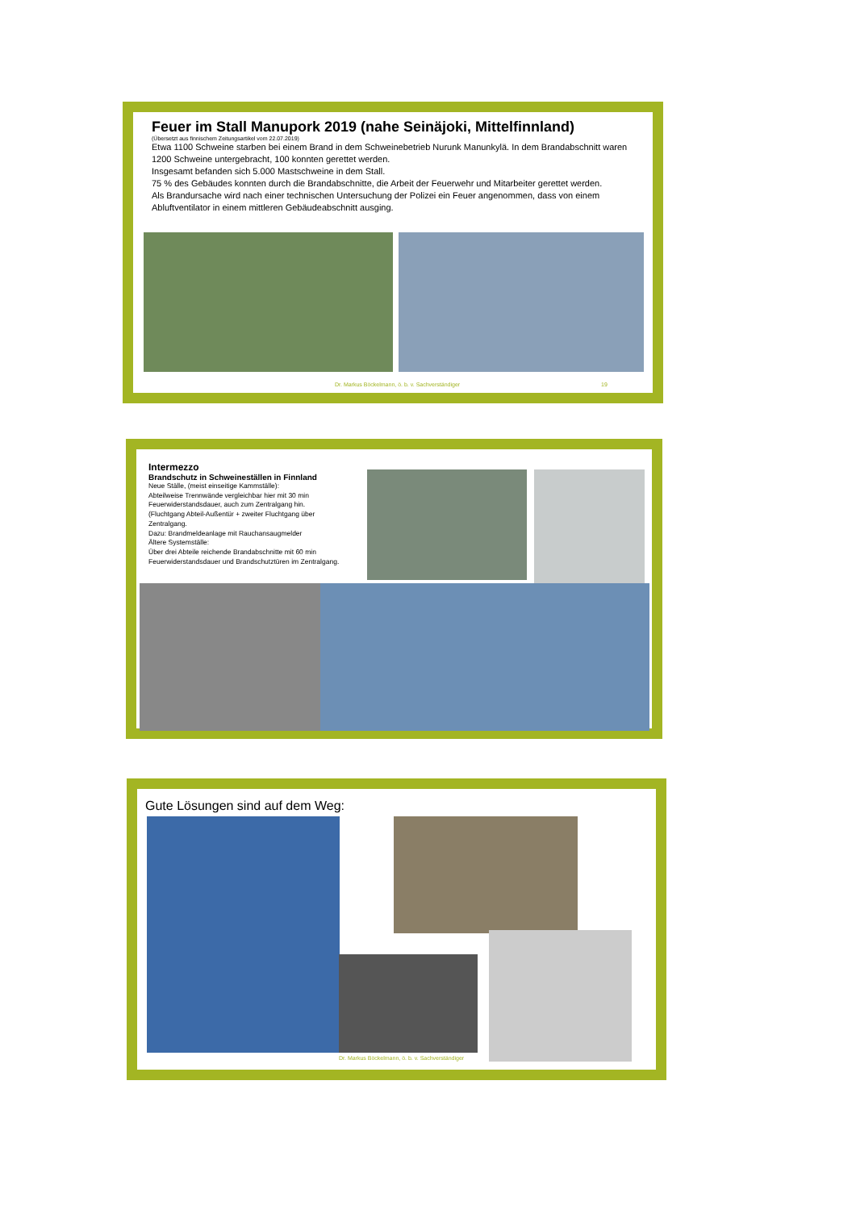Feuer im Stall Manupork 2019 (nahe Seinäjoki, Mittelfinnland)
(Übersetzt aus finnischem Zeitungsartikel vom 22.07.2019)
Etwa 1100 Schweine starben bei einem Brand in dem Schweinebetrieb Nurunk Manunkylä. In dem Brandabschnitt waren 1200 Schweine untergebracht, 100 konnten gerettet werden.
Insgesamt befanden sich 5.000 Mastschweine in dem Stall.
75 % des Gebäudes konnten durch die Brandabschnitte, die Arbeit der Feuerwehr und Mitarbeiter gerettet werden.
Als Brandursache wird nach einer technischen Untersuchung der Polizei ein Feuer angenommen, dass von einem Abluftventilator in einem mittleren Gebäudeabschnitt ausging.
Dr. Markus Böckelmann, ö. b. v. Sachverständiger
19
Intermezzo
Brandschutz in Schweineställen in Finnland
Neue Ställe, (meist einseitige Kammställe):
Abteilweise Trennwände vergleichbar hier mit 30 min Feuerwiderstandsdauer, auch zum Zentralgang hin.
(Fluchtgang Abteil-Außentür + zweiter Fluchtgang über Zentralgang.
Dazu: Brandmeldeanlage mit Rauchansaugmelder
Ältere Systemställe:
Über drei Abteile reichende Brandabschnitte mit 60 min Feuerwiderstandsdauer und Brandschutztüren im Zentralgang.
Gute Lösungen sind auf dem Weg:
Dr. Markus Böckelmann, ö. b. v. Sachverständiger